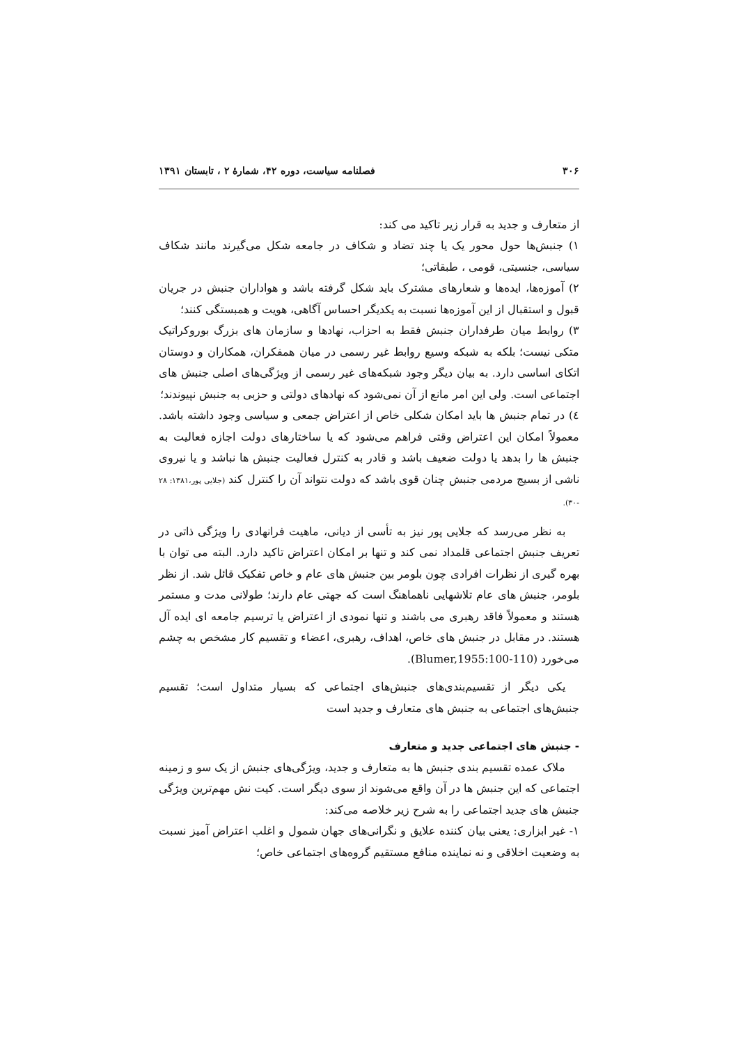۳۰۶ فصلنامه سیاست، دوره ۴۲، شمارهٔ ۲ ، تابستان ۱۳۹۱
از متعارف و جدید به قرار زیر تاکید می کند:
۱) جنبش‌ها حول محور یک یا چند تضاد و شکاف در جامعه شکل می‌گیرند مانند شکاف سیاسی، جنسیتی، قومی ، طبقاتی؛
۲) آموزه‌ها، ایده‌ها و شعارهای مشترک باید شکل گرفته باشد و هواداران جنبش در جریان قبول و استقبال از این آموزه‌ها نسبت به یکدیگر احساس آگاهی، هویت و همبستگی کنند؛
۳) روابط میان طرفداران جنبش فقط به احزاب، نهادها و سازمان های بزرگ بوروکراتیک متکی نیست؛ بلکه به شبکه وسیع روابط غیر رسمی در میان همفکران، همکاران و دوستان اتکای اساسی دارد. به بیان دیگر وجود شبکه‌های غیر رسمی از ویژگی‌های اصلی جنبش های اجتماعی است. ولی این امر مانع از آن نمی‌شود که نهادهای دولتی و حزبی به جنبش نپیوندند؛
٤) در تمام جنبش ها باید امکان شکلی خاص از اعتراض جمعی و سیاسی وجود داشته باشد. معمولاً امکان این اعتراض وقتی فراهم می‌شود که یا ساختارهای دولت اجازه فعالیت به جنبش ها را بدهد یا دولت ضعیف باشد و قادر به کنترل فعالیت جنبش ها نباشد و یا نیروی ناشی از بسیج مردمی جنبش چنان قوی باشد که دولت نتواند آن را کنترل کند (جلایی پور،۱۳۸۱: ۲۸ -۳۰).
به نظر می‌رسد که جلایی پور نیز به تأسی از دیانی، ماهیت فرانهادی را ویژگی ذاتی در تعریف جنبش اجتماعی قلمداد نمی کند و تنها بر امکان اعتراض تاکید دارد. البته می توان با بهره گیری از نظرات افرادی چون بلومر بین جنبش های عام و خاص تفکیک قائل شد. از نظر بلومر، جنبش های عام تلاشهایی ناهماهنگ است که جهتی عام دارند؛ طولانی مدت و مستمر هستند و معمولاً فاقد رهبری می باشند و تنها نمودی از اعتراض یا ترسیم جامعه ای ایده آل هستند. در مقابل در جنبش های خاص، اهداف، رهبری، اعضاء و تقسیم کار مشخص به چشم می‌خورد (Blumer,1955:100-110).
یکی دیگر از تقسیم‌بندی‌های جنبش‌های اجتماعی که بسیار متداول است؛ تقسیم جنبش‌های اجتماعی به جنبش های متعارف و جدید است
- جنبش های اجتماعی جدید و متعارف
ملاک عمده تقسیم بندی جنبش ها به متعارف و جدید، ویژگی‌های جنبش از یک سو و زمینه اجتماعی که این جنبش ها در آن واقع می‌شوند از سوی دیگر است. کیت نش مهم‌ترین ویژگی جنبش های جدید اجتماعی را به شرح زیر خلاصه می‌کند:
۱- غیر ابزاری: یعنی بیان کننده علایق و نگرانی‌های جهان شمول و اغلب اعتراض آمیز نسبت به وضعیت اخلاقی و نه نماینده منافع مستقیم گروه‌های اجتماعی خاص؛